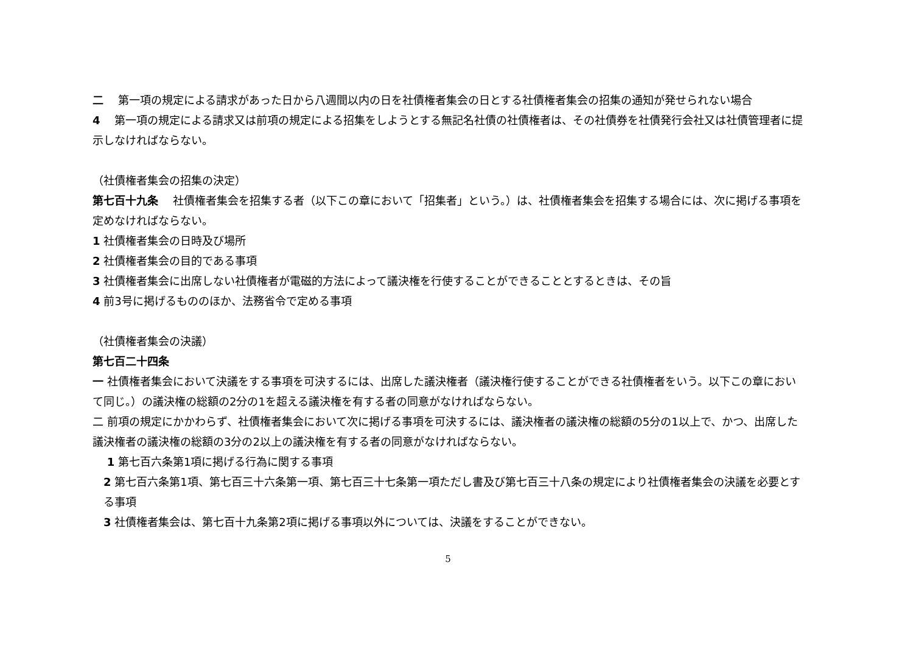二　 第一項の規定による請求があった日から八週間以内の日を社債権者集会の日とする社債権者集会の招集の通知が発せられない場合
4　 第一項の規定による請求又は前項の規定による招集をしようとする無記名社債の社債権者は、その社債券を社債発行会社又は社債管理者に提示しなければならない。
（社債権者集会の招集の決定）
第七百十九条　 社債権者集会を招集する者（以下この章において「招集者」という。）は、社債権者集会を招集する場合には、次に掲げる事項を定めなければならない。
1 社債権者集会の日時及び場所
2 社債権者集会の目的である事項
3 社債権者集会に出席しない社債権者が電磁的方法によって議決権を行使することができることとするときは、その旨
4 前3号に掲げるもののほか、法務省令で定める事項
（社債権者集会の決議）
第七百二十四条
一 社債権者集会において決議をする事項を可決するには、出席した議決権者（議決権行使することができる社債権者をいう。以下この章において同じ。）の議決権の総額の2分の1を超える議決権を有する者の同意がなければならない。
二 前項の規定にかかわらず、社債権者集会において次に掲げる事項を可決するには、議決権者の議決権の総額の5分の1以上で、かつ、出席した議決権者の議決権の総額の3分の2以上の議決権を有する者の同意がなければならない。
1 第七百六条第1項に掲げる行為に関する事項
2 第七百六条第1項、第七百三十六条第一項、第七百三十七条第一項ただし書及び第七百三十八条の規定により社債権者集会の決議を必要とする事項
3 社債権者集会は、第七百十九条第2項に掲げる事項以外については、決議をすることができない。
5